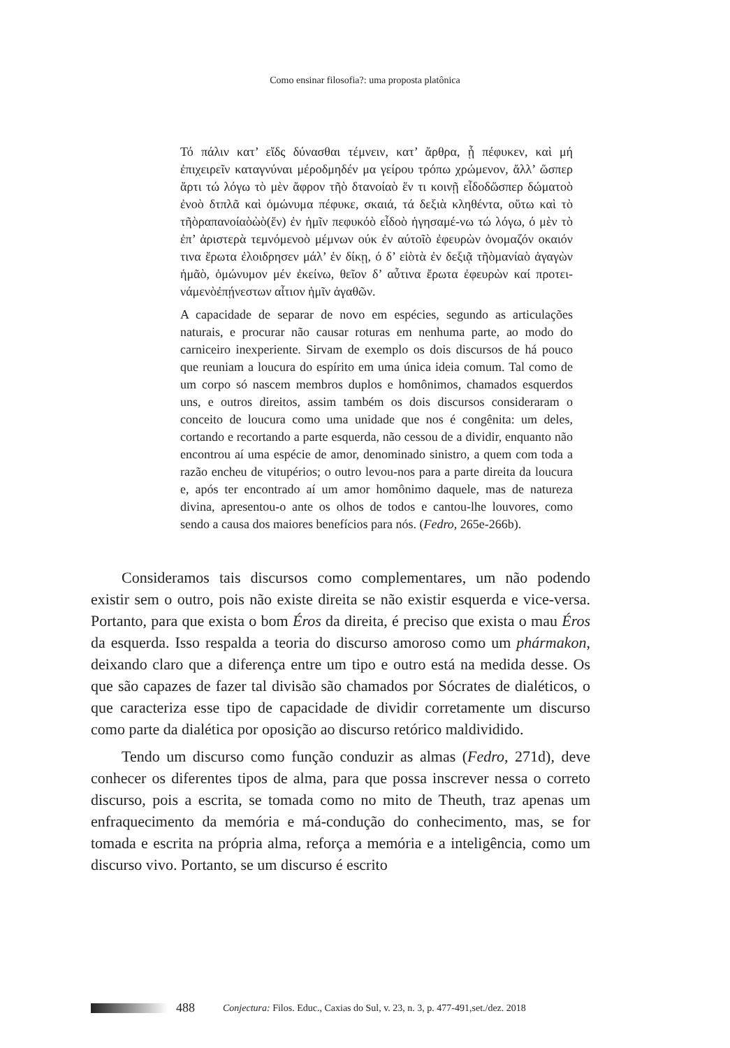Como ensinar filosofia?: uma proposta platônica
Τό πάλιν κατ’ εἴδς δύνασθαι τέμνειν, κατ’ ἄρθρα, ᾗ πέφυκεν, καὶ μή ἐπιχειρεῖν καταγνύναι μέροδμηδέν μα γείρου τρόπω χρώμενον, ἄλλ’ ὥσπερ ἄρτι τώ λόγω τὸ μὲν ἄφρον τῆὸ δτανοίαὸ ἕν τι κοινῇ εἶδοδὥσπερ δώματοὸ ἐνοὸ δτπλᾶ καὶ ὁμώνυμα πέφυκε, σκαιά, τά δεξιὰ κληθέντα, οὕτω καὶ τὸ τῆὸραπανοίαὸὼὸ(ἕν) ἐν ἡμῖν πεφυκόὸ εἶδοὸ ἡγησαμέ-νω τώ λόγω, ό μὲν τὸ ἐπ’ ἀριστερὰ τεμνόμενοὸ μέμνων ούκ ἐν αύτοῖὸ ἐφευρὼν ὀνομαζόν οκαιόν τινα ἔρωτα ἐλοιδρησεν μάλ’ ἐν δίκῃ, ό δ’ εἰὸτὰ ἐν δεξιᾷ τῆὸμανίαὸ ἀγαγὼν ἡμᾶὸ, ὁμώνυμον μέν ἐκείνω, θεῖον δ’ αὖτινα ἔρωτα ἐφευρὼν καί προτει-νάμενὸἐπῄνεστων αἶτιον ἡμῖν ἀγαθῶν.
A capacidade de separar de novo em espécies, segundo as articulações naturais, e procurar não causar roturas em nenhuma parte, ao modo do carniceiro inexperiente. Sirvam de exemplo os dois discursos de há pouco que reuniam a loucura do espírito em uma única ideia comum. Tal como de um corpo só nascem membros duplos e homônimos, chamados esquerdos uns, e outros direitos, assim também os dois discursos consideraram o conceito de loucura como uma unidade que nos é congênita: um deles, cortando e recortando a parte esquerda, não cessou de a dividir, enquanto não encontrou aí uma espécie de amor, denominado sinistro, a quem com toda a razão encheu de vitupérios; o outro levou-nos para a parte direita da loucura e, após ter encontrado aí um amor homônimo daquele, mas de natureza divina, apresentou-o ante os olhos de todos e cantou-lhe louvores, como sendo a causa dos maiores benefícios para nós. (Fedro, 265e-266b).
Consideramos tais discursos como complementares, um não podendo existir sem o outro, pois não existe direita se não existir esquerda e vice-versa. Portanto, para que exista o bom Éros da direita, é preciso que exista o mau Éros da esquerda. Isso respalda a teoria do discurso amoroso como um phármakon, deixando claro que a diferença entre um tipo e outro está na medida desse. Os que são capazes de fazer tal divisão são chamados por Sócrates de dialéticos, o que caracteriza esse tipo de capacidade de dividir corretamente um discurso como parte da dialética por oposição ao discurso retórico maldividido.
Tendo um discurso como função conduzir as almas (Fedro, 271d), deve conhecer os diferentes tipos de alma, para que possa inscrever nessa o correto discurso, pois a escrita, se tomada como no mito de Theuth, traz apenas um enfraquecimento da memória e má-condução do conhecimento, mas, se for tomada e escrita na própria alma, reforça a memória e a inteligência, como um discurso vivo. Portanto, se um discurso é escrito
488 Conjectura: Filos. Educ., Caxias do Sul, v. 23, n. 3, p. 477-491,set./dez. 2018